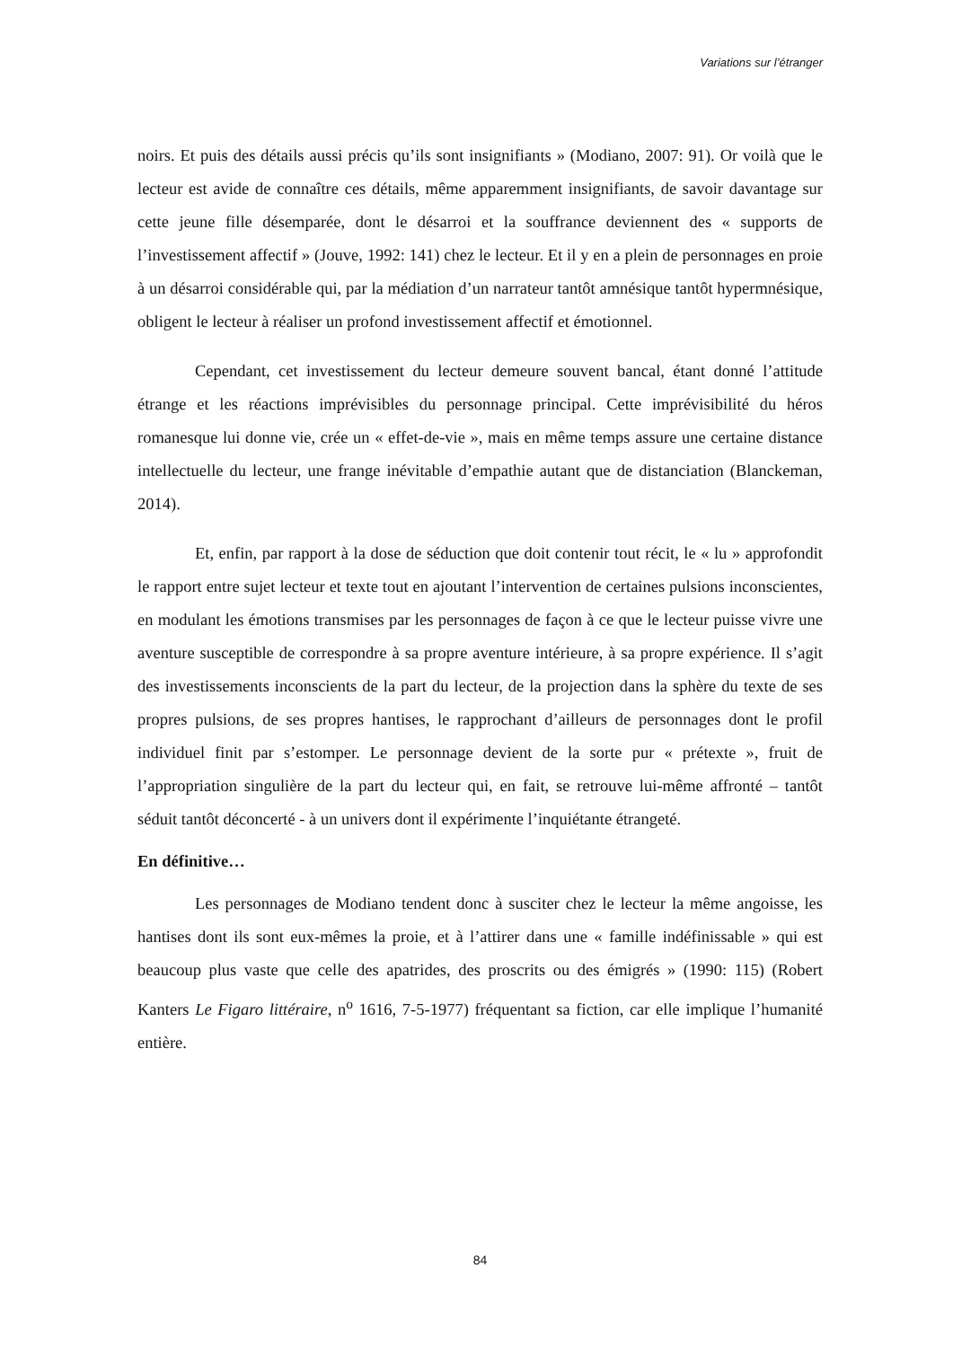Variations sur l’étranger
noirs. Et puis des détails aussi précis qu’ils sont insignifiants » (Modiano, 2007: 91). Or voilà que le lecteur est avide de connaître ces détails, même apparemment insignifiants, de savoir davantage sur cette jeune fille désemparée, dont le désarroi et la souffrance deviennent des « supports de l’investissement affectif » (Jouve, 1992: 141) chez le lecteur. Et il y en a plein de personnages en proie à un désarroi considérable qui, par la médiation d’un narrateur tantôt amnésique tantôt hypermnésique, obligent le lecteur à réaliser un profond investissement affectif et émotionnel.
Cependant, cet investissement du lecteur demeure souvent bancal, étant donné l’attitude étrange et les réactions imprévisibles du personnage principal. Cette imprévisibilité du héros romanesque lui donne vie, crée un « effet-de-vie », mais en même temps assure une certaine distance intellectuelle du lecteur, une frange inévitable d’empathie autant que de distanciation (Blanckeman, 2014).
Et, enfin, par rapport à la dose de séduction que doit contenir tout récit, le « lu » approfondit le rapport entre sujet lecteur et texte tout en ajoutant l’intervention de certaines pulsions inconscientes, en modulant les émotions transmises par les personnages de façon à ce que le lecteur puisse vivre une aventure susceptible de correspondre à sa propre aventure intérieure, à sa propre expérience. Il s’agit des investissements inconscients de la part du lecteur, de la projection dans la sphère du texte de ses propres pulsions, de ses propres hantises, le rapprochant d’ailleurs de personnages dont le profil individuel finit par s’estomper. Le personnage devient de la sorte pur « prétexte », fruit de l’appropriation singulière de la part du lecteur qui, en fait, se retrouve lui-même affronté – tantôt séduit tantôt déconcerté - à un univers dont il expérimente l’inquiétante étrangeté.
En définitive…
Les personnages de Modiano tendent donc à susciter chez le lecteur la même angoisse, les hantises dont ils sont eux-mêmes la proie, et à l’attirer dans une « famille indéfinissable » qui est beaucoup plus vaste que celle des apatrides, des proscrits ou des émigrés » (1990: 115) (Robert Kanters Le Figaro littéraire, n<sup>o</sup> 1616, 7-5-1977) fréquentant sa fiction, car elle implique l’humanité entière.
84